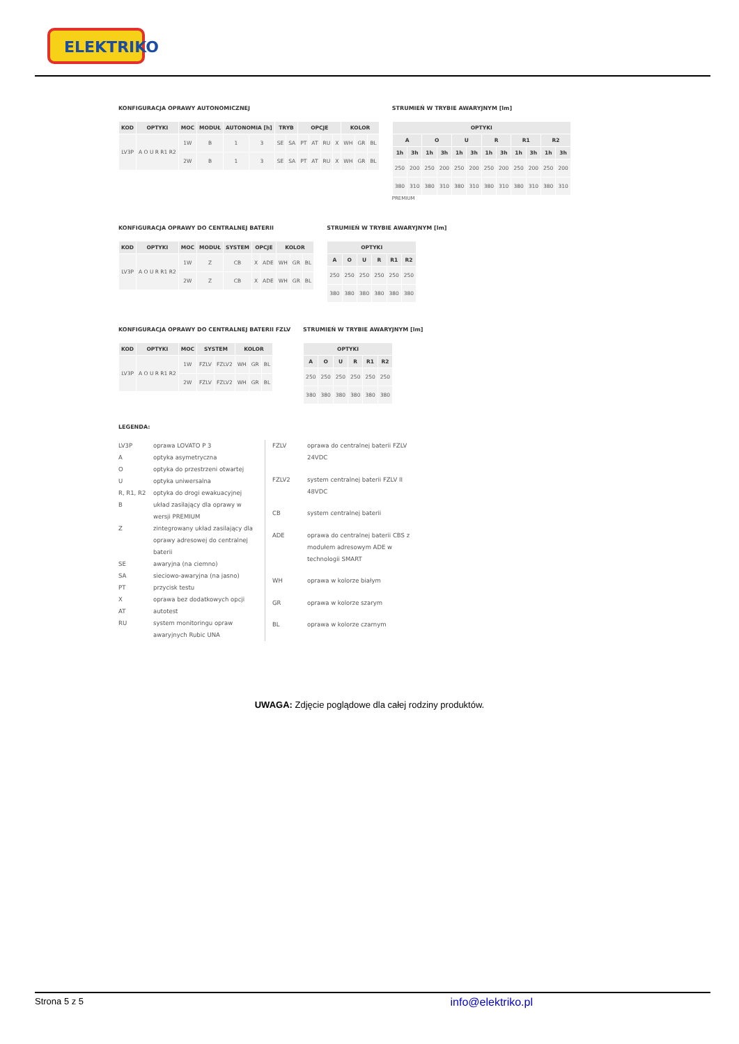ELEKTRIKO
KONFIGURACJA OPRAWY AUTONOMICZNEJ
| KOD | OPTYKI | MOC | MODUŁ | AUTONOMIA [h] | | TRYB | | OPCJE | | | | KOLOR | | |
| --- | --- | --- | --- | --- | --- | --- | --- | --- | --- | --- | --- | --- | --- | --- |
| LV3P | A O U R R1 R2 | 1W | B | 1 | 3 | SE | SA | PT | AT | RU | X | WH | GR | BL |
| | | 2W | B | 1 | 3 | SE | SA | PT | AT | RU | X | WH | GR | BL |
STRUMIEŃ W TRYBIE AWARYJNYM [lm]
| OPTYKI | | | | | | | | | | | |
| --- | --- | --- | --- | --- | --- | --- | --- | --- | --- | --- | --- |
| A | | O | | U | | R | | R1 | | R2 | |
| 1h | 3h | 1h | 3h | 1h | 3h | 1h | 3h | 1h | 3h | 1h | 3h |
| 250 | 200 | 250 | 200 | 250 | 200 | 250 | 200 | 250 | 200 | 250 | 200 |
| 380 | 310 | 380 | 310 | 380 | 310 | 380 | 310 | 380 | 310 | 380 | 310 |
PREMIUM
KONFIGURACJA OPRAWY DO CENTRALNEJ BATERII
| KOD | OPTYKI | MOC | MODUŁ | SYSTEM | OPCJE | | KOLOR | | |
| --- | --- | --- | --- | --- | --- | --- | --- | --- | --- |
| LV3P | A O U R R1 R2 | 1W | Z | CB | X | ADE | WH | GR | BL |
| | | 2W | Z | CB | X | ADE | WH | GR | BL |
STRUMIEŃ W TRYBIE AWARYJNYM [lm]
| OPTYKI | | | | | |
| --- | --- | --- | --- | --- | --- |
| A | O | U | R | R1 | R2 |
| 250 | 250 | 250 | 250 | 250 | 250 |
| 380 | 380 | 380 | 380 | 380 | 380 |
KONFIGURACJA OPRAWY DO CENTRALNEJ BATERII FZLV
| KOD | OPTYKI | MOC | SYSTEM | | KOLOR | | |
| --- | --- | --- | --- | --- | --- | --- | --- |
| LV3P | A O U R R1 R2 | 1W | FZLV | FZLV2 | WH | GR | BL |
| | | 2W | FZLV | FZLV2 | WH | GR | BL |
STRUMIEŃ W TRYBIE AWARYJNYM [lm]
| OPTYKI | | | | | |
| --- | --- | --- | --- | --- | --- |
| A | O | U | R | R1 | R2 |
| 250 | 250 | 250 | 250 | 250 | 250 |
| 380 | 380 | 380 | 380 | 380 | 380 |
LEGENDA:
LV3P oprawa LOVATO P 3 A optyka asymetryczna O optyka do przestrzeni otwartej U optyka uniwersalna R, R1, R2 optyka do drogi ewakuacyjnej B układ zasilający dla oprawy w wersji PREMIUM Z zintegrowany układ zasilający dla oprawy adresowej do centralnej baterii SE awaryjna (na ciemno) SA sieciowo-awaryjna (na jasno) PT przycisk testu X oprawa bez dodatkowych opcji AT autotest RU system monitoringu opraw awaryjnych Rubic UNA
FZLV oprawa do centralnej baterii FZLV 24VDC FZLV2 system centralnej baterii FZLV II 48VDC CB system centralnej baterii ADE oprawa do centralnej baterii CBS z modułem adresowym ADE w technologii SMART WH oprawa w kolorze białym GR oprawa w kolorze szarym BL oprawa w kolorze czarnym
UWAGA: Zdjęcie poglądowe dla całej rodziny produktów.
Strona 5 z 5 info@elektriko.pl